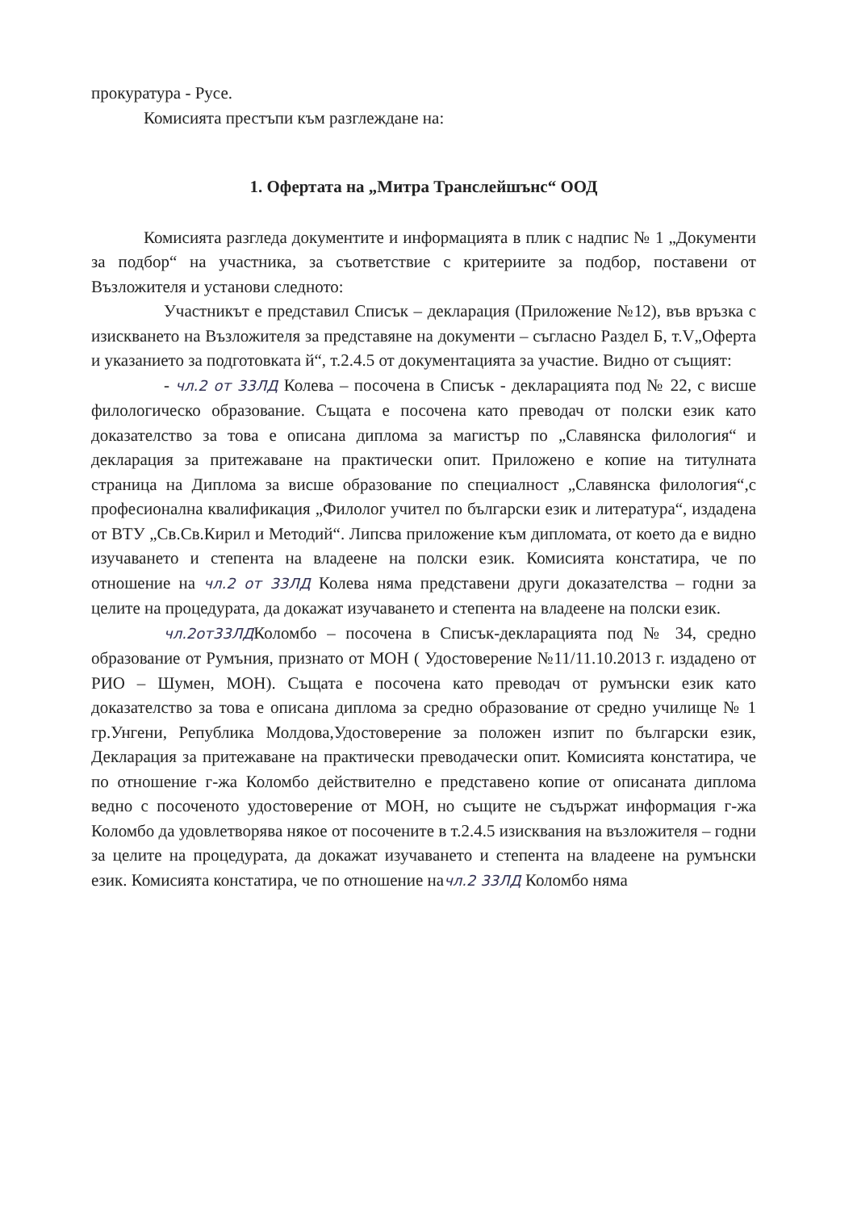прокуратура - Русе.
Комисията престъпи към разглеждане на:
1. Офертата на „Митра Транслейшънс“ ООД
Комисията разгледа документите и информацията в плик с надпис № 1 „Документи за подбор“ на участника, за съответствие с критериите за подбор, поставени от Възложителя и установи следното:
Участникът е представил Списък – декларация (Приложение №12), във връзка с изискването на Възложителя за представяне на документи – съгласно Раздел Б, т.V„Оферта и указанието за подготовката й“, т.2.4.5 от документацията за участие. Видно от същият:
- чл.2 от 33ЛД Колева – посочена в Списък - декларацията под № 22, с висше филологическо образование. Същата е посочена като преводач от полски език като доказателство за това е описана диплома за магистър по „Славянска филология“ и декларация за притежаване на практически опит. Приложено е копие на титулната страница на Диплома за висше образование по специалност „Славянска филология“,с професионална квалификация „Филолог учител по български език и литература“, издадена от ВТУ „Св.Св.Кирил и Методий“. Липсва приложение към дипломата, от което да е видно изучаването и степента на владеене на полски език. Комисията констатира, че по отношение на чл.2 от 33ЛД Колева няма представени други доказателства – годни за целите на процедурата, да докажат изучаването и степента на владеене на полски език.
чл.2от33ЛДКоломбо – посочена в Списък-декларацията под № 34, средно образование от Румъния, признато от МОН ( Удостоверение №11/11.10.2013 г. издадено от РИО – Шумен, МОН). Същата е посочена като преводач от румънски език като доказателство за това е описана диплома за средно образование от средно училище № 1 гр.Унгени, Република Молдова,Удостоверение за положен изпит по български език, Декларация за притежаване на практически преводачески опит. Комисията констатира, че по отношение г-жа Коломбо действително е представено копие от описаната диплома ведно с посоченото удостоверение от МОН, но същите не съдържат информация г-жа Коломбо да удовлетворява някое от посочените в т.2.4.5 изисквания на възложителя – годни за целите на процедурата, да докажат изучаването и степента на владеене на румънски език. Комисията констатира, че по отношение начл.2 33ЛД Коломбо няма